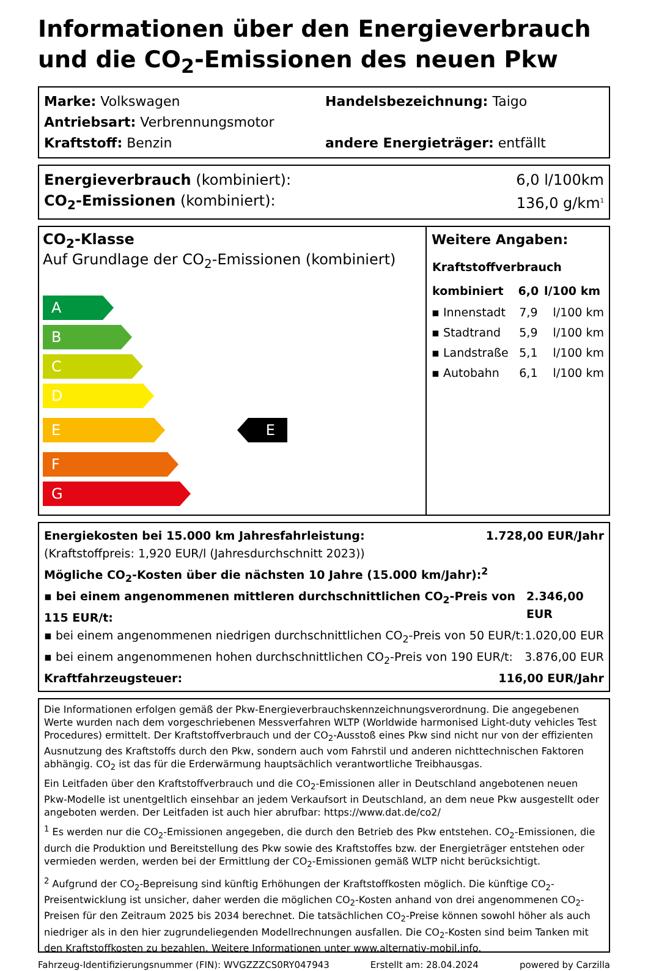Informationen über den Energieverbrauch und die CO<sub>2</sub>-Emissionen des neuen Pkw
Marke: Volkswagen Handelsbezeichnung: Taigo
Antriebsart: Verbrennungsmotor
Kraftstoff: Benzin andere Energieträger: entfällt
Energieverbrauch (kombiniert): 6,0 l/100km
CO<sub>2</sub>-Emissionen (kombiniert): 136,0 g/km<sup>1</sup>
CO<sub>2</sub>-Klasse
Auf Grundlage der CO<sub>2</sub>-Emissionen (kombiniert)
A
B
C
D
E
E
F
G
Weitere Angaben:
| Kraftstoffverbrauch | | |
| --- | --- | --- |
| kombiniert | 6,0 | l/100 km |
| ▪ Innenstadt | 7,9 | l/100 km |
| ▪ Stadtrand | 5,9 | l/100 km |
| ▪ Landstraße | 5,1 | l/100 km |
| ▪ Autobahn | 6,1 | l/100 km |
Energiekosten bei 15.000 km Jahresfahrleistung: 1.728,00 EUR/Jahr
(Kraftstoffpreis: 1,920 EUR/l (Jahresdurchschnitt 2023))
Mögliche CO<sub>2</sub>-Kosten über die nächsten 10 Jahre (15.000 km/Jahr):<sup>2</sup>
▪ bei einem angenommenen mittleren durchschnittlichen CO<sub>2</sub>-Preis von 115 EUR/t: 2.346,00 EUR
▪ bei einem angenommenen niedrigen durchschnittlichen CO<sub>2</sub>-Preis von 50 EUR/t: 1.020,00 EUR
▪ bei einem angenommenen hohen durchschnittlichen CO<sub>2</sub>-Preis von 190 EUR/t: 3.876,00 EUR
Kraftfahrzeugsteuer: 116,00 EUR/Jahr
Die Informationen erfolgen gemäß der Pkw-Energieverbrauchskennzeichnungsverordnung. Die angegebenen Werte wurden nach dem vorgeschriebenen Messverfahren WLTP (Worldwide harmonised Light-duty vehicles Test Procedures) ermittelt. Der Kraftstoffverbrauch und der CO<sub>2</sub>-Ausstoß eines Pkw sind nicht nur von der effizienten Ausnutzung des Kraftstoffs durch den Pkw, sondern auch vom Fahrstil und anderen nichttechnischen Faktoren abhängig. CO<sub>2</sub> ist das für die Erderwärmung hauptsächlich verantwortliche Treibhausgas.
Ein Leitfaden über den Kraftstoffverbrauch und die CO<sub>2</sub>-Emissionen aller in Deutschland angebotenen neuen Pkw-Modelle ist unentgeltlich einsehbar an jedem Verkaufsort in Deutschland, an dem neue Pkw ausgestellt oder angeboten werden. Der Leitfaden ist auch hier abrufbar: https://www.dat.de/co2/
<sup>1</sup> Es werden nur die CO<sub>2</sub>-Emissionen angegeben, die durch den Betrieb des Pkw entstehen. CO<sub>2</sub>-Emissionen, die durch die Produktion und Bereitstellung des Pkw sowie des Kraftstoffes bzw. der Energieträger entstehen oder vermieden werden, werden bei der Ermittlung der CO<sub>2</sub>-Emissionen gemäß WLTP nicht berücksichtigt.
<sup>2</sup> Aufgrund der CO<sub>2</sub>-Bepreisung sind künftig Erhöhungen der Kraftstoffkosten möglich. Die künftige CO<sub>2</sub>-Preisentwicklung ist unsicher, daher werden die möglichen CO<sub>2</sub>-Kosten anhand von drei angenommenen CO<sub>2</sub>-Preisen für den Zeitraum 2025 bis 2034 berechnet. Die tatsächlichen CO<sub>2</sub>-Preise können sowohl höher als auch niedriger als in den hier zugrundeliegenden Modellrechnungen ausfallen. Die CO<sub>2</sub>-Kosten sind beim Tanken mit den Kraftstoffkosten zu bezahlen. Weitere Informationen unter www.alternativ-mobil.info.
Fahrzeug-Identifizierungsnummer (FIN): WVGZZZCS0RY047943 Erstellt am: 28.04.2024 powered by Carzilla